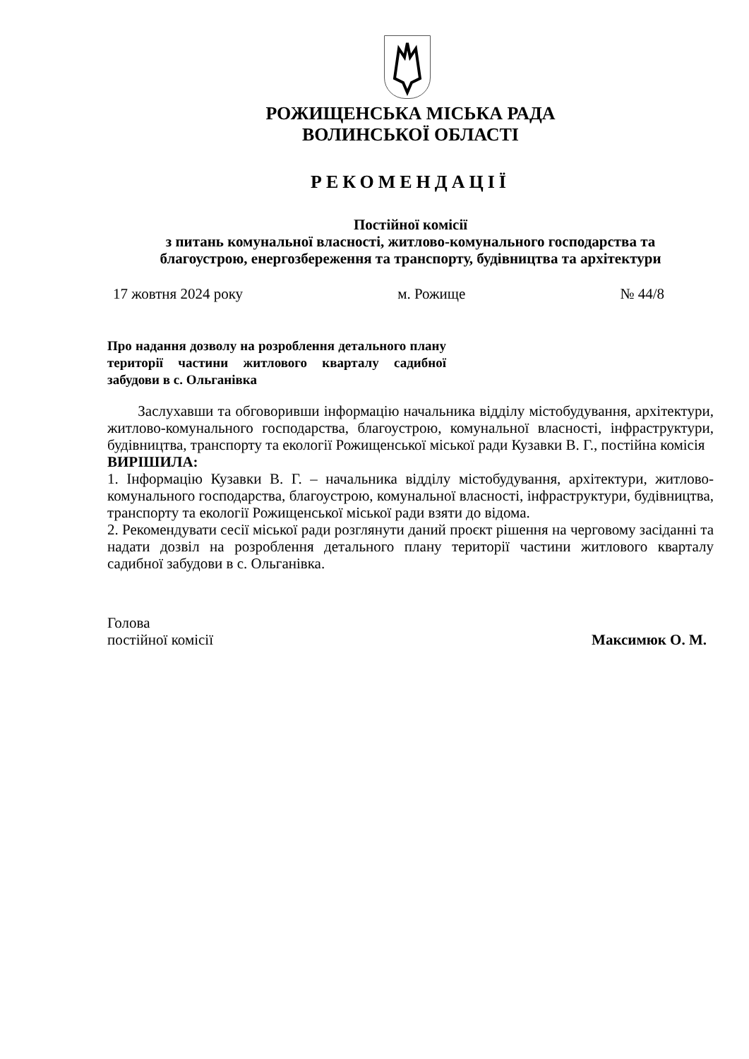РОЖИЩЕНСЬКА МІСЬКА РАДА
ВОЛИНСЬКОЇ ОБЛАСТІ
РЕКОМЕНДАЦІЇ
Постійної комісії
з питань комунальної власності, житлово-комунального господарства та
благоустрою, енергозбереження та транспорту, будівництва та архітектури
17 жовтня 2024 року м. Рожище № 44/8
Про надання дозволу на розроблення детального плану території частини житлового кварталу садибної забудови в с. Ольганівка
Заслухавши та обговоривши інформацію начальника відділу містобудування, архітектури, житлово-комунального господарства, благоустрою, комунальної власності, інфраструктури, будівництва, транспорту та екології Рожищенської міської ради Кузавки В. Г., постійна комісія
ВИРІШИЛА:
1. Інформацію Кузавки В. Г. – начальника відділу містобудування, архітектури, житлово-комунального господарства, благоустрою, комунальної власності, інфраструктури, будівництва, транспорту та екології Рожищенської міської ради взяти до відома.
2. Рекомендувати сесії міської ради розглянути даний проєкт рішення на черговому засіданні та надати дозвіл на розроблення детального плану території частини житлового кварталу садибної забудови в с. Ольганівка.
Голова
постійної комісії Максимюк О. М.